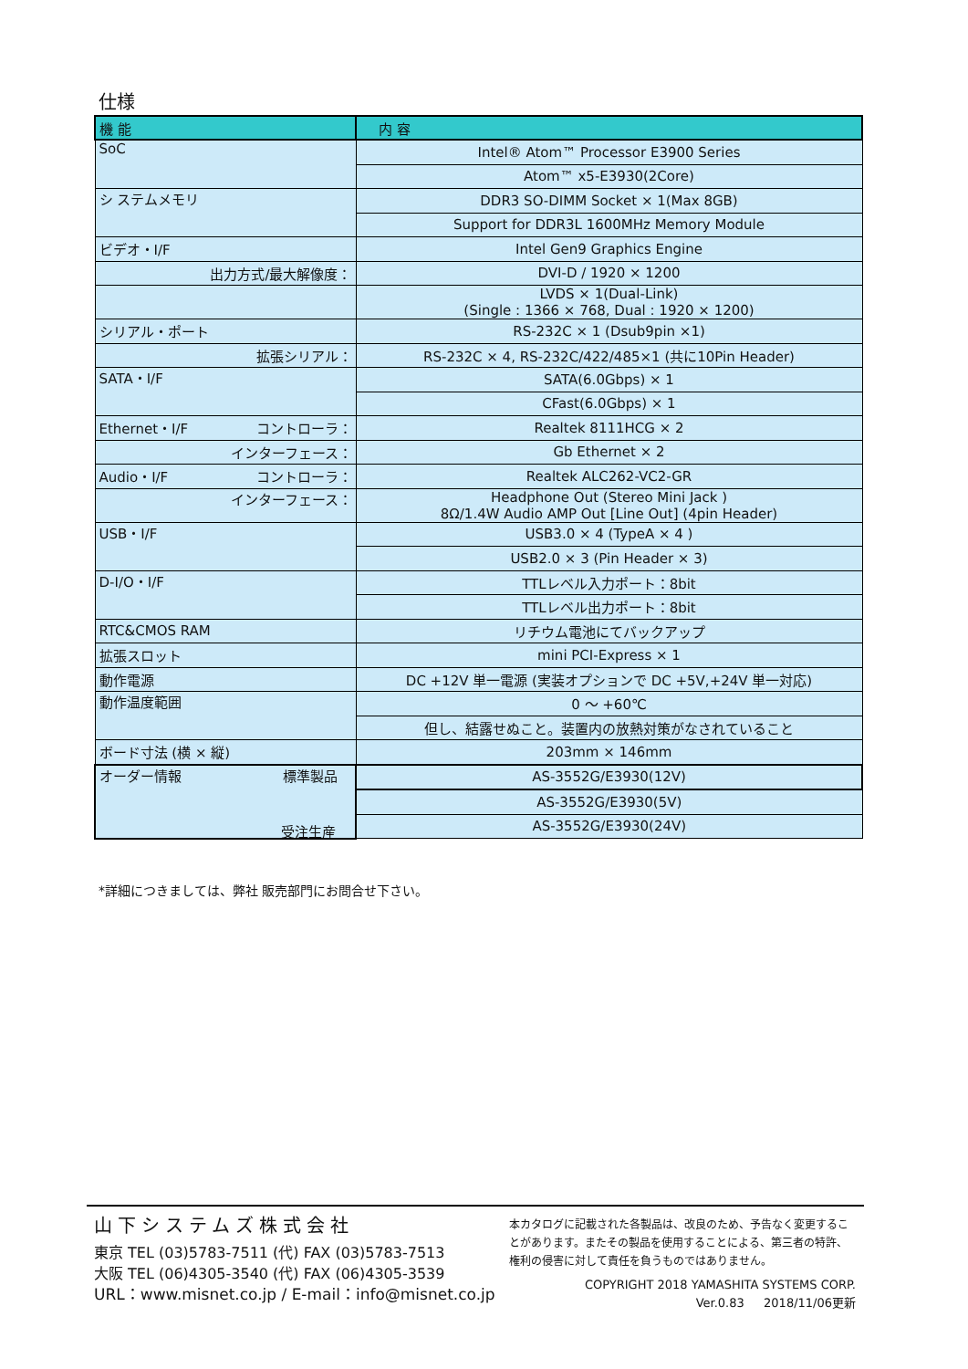仕様
| 機 能 | 内 容 |
| --- | --- |
| SoC | Intel® Atom™ Processor E3900 Series |
| | Atom™ x5-E3930(2Core) |
| シ ステムメモリ | DDR3 SO-DIMM Socket × 1(Max 8GB) |
| | Support for DDR3L 1600MHz Memory Module |
| ビデオ・I/F | Intel Gen9 Graphics Engine |
| 出力方式/最大解像度： | DVI-D / 1920 × 1200 |
| | LVDS × 1(Dual-Link) (Single : 1366 × 768, Dual : 1920 × 1200) |
| シリアル・ポート | RS-232C × 1 (Dsub9pin ×1) |
| 拡張シリアル： | RS-232C × 4, RS-232C/422/485×1 (共に10Pin Header) |
| SATA・I/F | SATA(6.0Gbps) × 1 |
| | CFast(6.0Gbps) × 1 |
| Ethernet・I/F コントローラ： | Realtek 8111HCG × 2 |
| インターフェース： | Gb Ethernet × 2 |
| Audio・I/F コントローラ： | Realtek ALC262-VC2-GR |
| インターフェース： | Headphone Out (Stereo Mini Jack ) 8Ω/1.4W Audio AMP Out [Line Out] (4pin Header) |
| USB・I/F | USB3.0 × 4 (TypeA × 4 ) |
| | USB2.0 × 3 (Pin Header × 3) |
| D-I/O・I/F | TTLレベル入力ポート：8bit |
| | TTLレベル出力ポート：8bit |
| RTC&CMOS RAM | リチウム電池にてバックアップ |
| 拡張スロット | mini PCI-Express × 1 |
| 動作電源 | DC +12V 単一電源 (実装オプションで DC +5V,+24V 単一対応) |
| 動作温度範囲 | 0 ～ +60℃ |
| | 但し、結露せぬこと。装置内の放熱対策がなされていること |
| ボード寸法 (横 × 縦) | 203mm × 146mm |
| オーダー情報 標準製品 | AS-3552G/E3930(12V) |
| | AS-3552G/E3930(5V) |
| | AS-3552G/E3930(24V) 受注生産 |
受注生産
*詳細につきましては、弊社 販売部門にお問合せ下さい。
山下システムズ株式会社
東京 TEL (03)5783-7511 (代) FAX (03)5783-7513
大阪 TEL (06)4305-3540 (代) FAX (06)4305-3539
URL：www.misnet.co.jp / E-mail：info@misnet.co.jp
本カタログに記載された各製品は、改良のため、予告なく変更することがあります。またその製品を使用することによる、第三者の特許、権利の侵害に対して責任を負うものではありません。
COPYRIGHT 2018 YAMASHITA SYSTEMS CORP.
Ver.0.83 　 2018/11/06更新